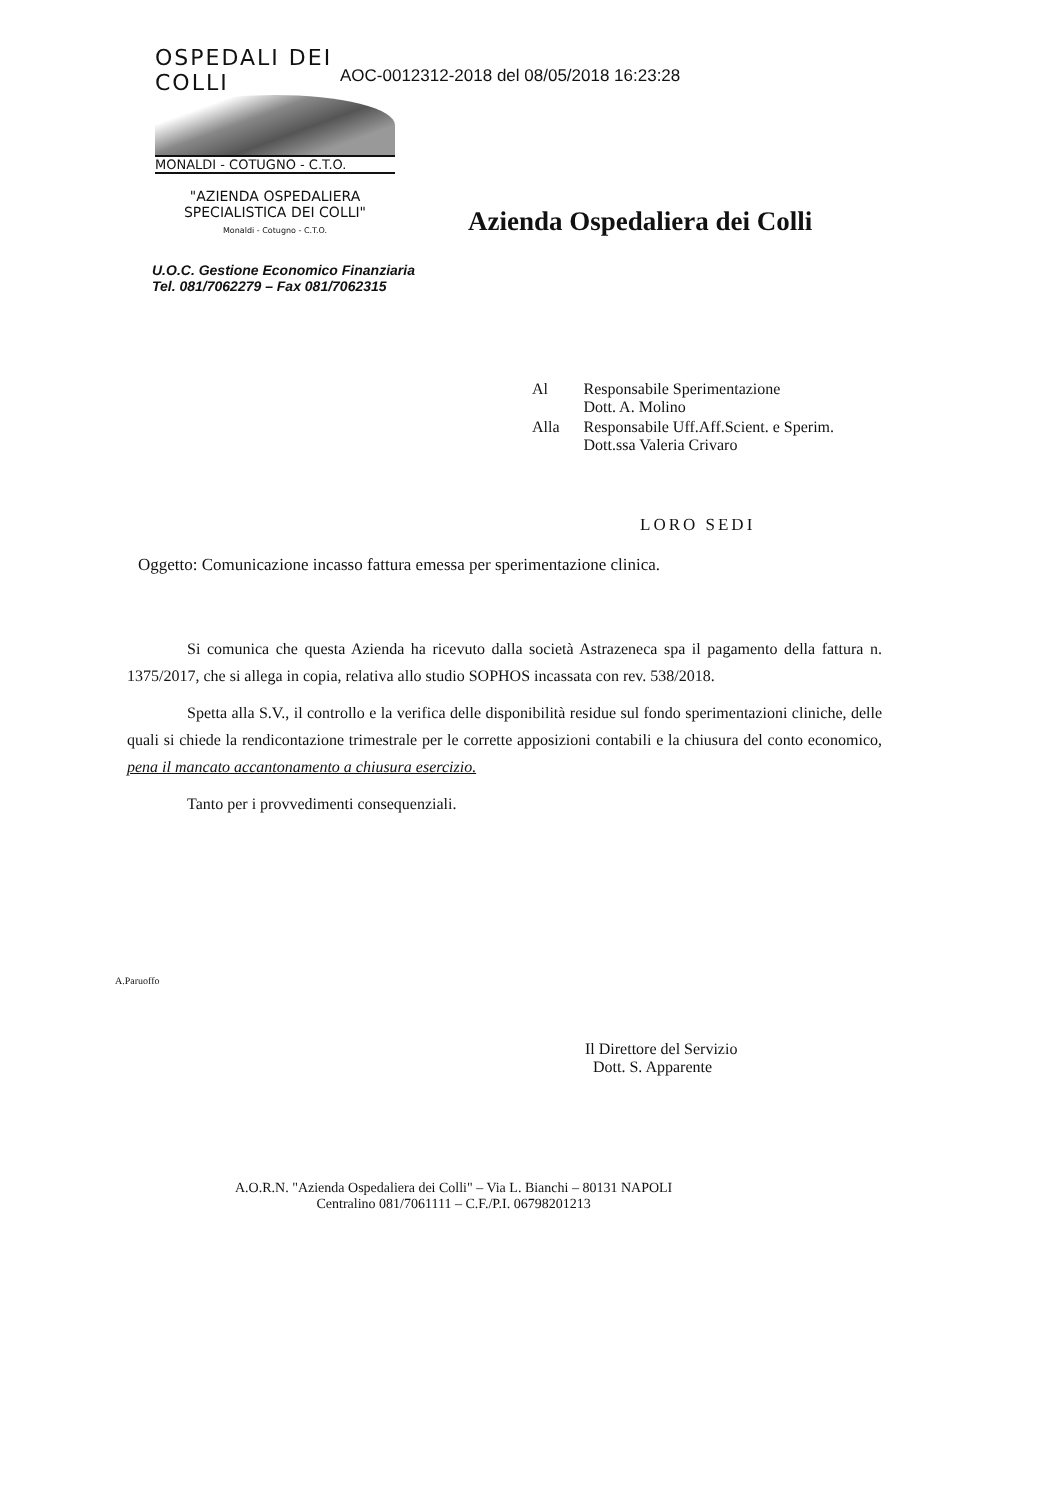OSPEDALI DEI COLLI
MONALDI - COTUGNO - C.T.O.
"AZIENDA OSPEDALIERA
SPECIALISTICA DEI COLLI"
Monaldi - Cotugno - C.T.O.
AOC-0012312-2018 del 08/05/2018 16:23:28
Azienda Ospedaliera dei Colli
U.O.C. Gestione Economico Finanziaria
Tel. 081/7062279 – Fax 081/7062315
| Al | Responsabile Sperimentazione Dott. A. Molino |
| Alla | Responsabile Uff.Aff.Scient. e Sperim. Dott.ssa Valeria Crivaro |
LORO SEDI
Oggetto: Comunicazione incasso fattura emessa per sperimentazione clinica.
Si comunica che questa Azienda ha ricevuto dalla società Astrazeneca spa il pagamento della fattura n. 1375/2017, che si allega in copia, relativa allo studio SOPHOS incassata con rev. 538/2018.
Spetta alla S.V., il controllo e la verifica delle disponibilità residue sul fondo sperimentazioni cliniche, delle quali si chiede la rendicontazione trimestrale per le corrette apposizioni contabili e la chiusura del conto economico, pena il mancato accantonamento a chiusura esercizio.
Tanto per i provvedimenti consequenziali.
A.Paruoffo
Il Direttore del Servizio
Dott. S. Apparente
A.O.R.N. "Azienda Ospedaliera dei Colli" – Via L. Bianchi – 80131 NAPOLI
Centralino 081/7061111 – C.F./P.I. 06798201213